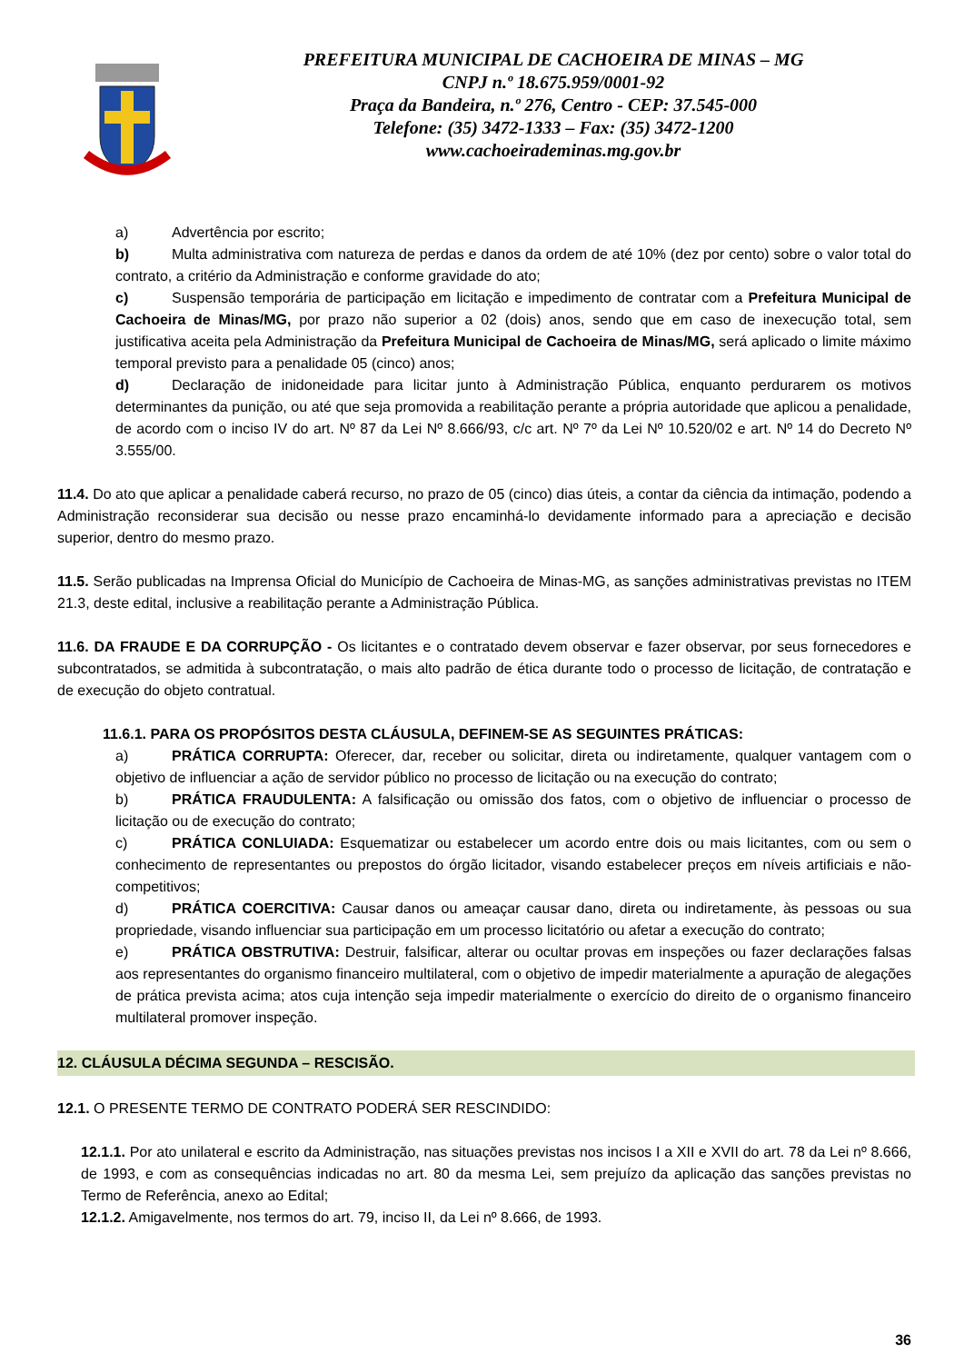PREFEITURA MUNICIPAL DE CACHOEIRA DE MINAS – MG
CNPJ n.º 18.675.959/0001-92
Praça da Bandeira, n.º 276, Centro - CEP: 37.545-000
Telefone: (35) 3472-1333 – Fax: (35) 3472-1200
www.cachoeirademinas.mg.gov.br
a) Advertência por escrito;
b) Multa administrativa com natureza de perdas e danos da ordem de até 10% (dez por cento) sobre o valor total do contrato, a critério da Administração e conforme gravidade do ato;
c) Suspensão temporária de participação em licitação e impedimento de contratar com a Prefeitura Municipal de Cachoeira de Minas/MG, por prazo não superior a 02 (dois) anos, sendo que em caso de inexecução total, sem justificativa aceita pela Administração da Prefeitura Municipal de Cachoeira de Minas/MG, será aplicado o limite máximo temporal previsto para a penalidade 05 (cinco) anos;
d) Declaração de inidoneidade para licitar junto à Administração Pública, enquanto perdurarem os motivos determinantes da punição, ou até que seja promovida a reabilitação perante a própria autoridade que aplicou a penalidade, de acordo com o inciso IV do art. Nº 87 da Lei Nº 8.666/93, c/c art. Nº 7º da Lei Nº 10.520/02 e art. Nº 14 do Decreto Nº 3.555/00.
11.4. Do ato que aplicar a penalidade caberá recurso, no prazo de 05 (cinco) dias úteis, a contar da ciência da intimação, podendo a Administração reconsiderar sua decisão ou nesse prazo encaminhá-lo devidamente informado para a apreciação e decisão superior, dentro do mesmo prazo.
11.5. Serão publicadas na Imprensa Oficial do Município de Cachoeira de Minas-MG, as sanções administrativas previstas no ITEM 21.3, deste edital, inclusive a reabilitação perante a Administração Pública.
11.6. DA FRAUDE E DA CORRUPÇÃO - Os licitantes e o contratado devem observar e fazer observar, por seus fornecedores e subcontratados, se admitida à subcontratação, o mais alto padrão de ética durante todo o processo de licitação, de contratação e de execução do objeto contratual.
11.6.1. PARA OS PROPÓSITOS DESTA CLÁUSULA, DEFINEM-SE AS SEGUINTES PRÁTICAS:
a) PRÁTICA CORRUPTA: Oferecer, dar, receber ou solicitar, direta ou indiretamente, qualquer vantagem com o objetivo de influenciar a ação de servidor público no processo de licitação ou na execução do contrato;
b) PRÁTICA FRAUDULENTA: A falsificação ou omissão dos fatos, com o objetivo de influenciar o processo de licitação ou de execução do contrato;
c) PRÁTICA CONLUIADA: Esquematizar ou estabelecer um acordo entre dois ou mais licitantes, com ou sem o conhecimento de representantes ou prepostos do órgão licitador, visando estabelecer preços em níveis artificiais e não-competitivos;
d) PRÁTICA COERCITIVA: Causar danos ou ameaçar causar dano, direta ou indiretamente, às pessoas ou sua propriedade, visando influenciar sua participação em um processo licitatório ou afetar a execução do contrato;
e) PRÁTICA OBSTRUTIVA: Destruir, falsificar, alterar ou ocultar provas em inspeções ou fazer declarações falsas aos representantes do organismo financeiro multilateral, com o objetivo de impedir materialmente a apuração de alegações de prática prevista acima; atos cuja intenção seja impedir materialmente o exercício do direito de o organismo financeiro multilateral promover inspeção.
12. CLÁUSULA DÉCIMA SEGUNDA – RESCISÃO.
12.1. O PRESENTE TERMO DE CONTRATO PODERÁ SER RESCINDIDO:
12.1.1. Por ato unilateral e escrito da Administração, nas situações previstas nos incisos I a XII e XVII do art. 78 da Lei nº 8.666, de 1993, e com as consequências indicadas no art. 80 da mesma Lei, sem prejuízo da aplicação das sanções previstas no Termo de Referência, anexo ao Edital;
12.1.2. Amigavelmente, nos termos do art. 79, inciso II, da Lei nº 8.666, de 1993.
36